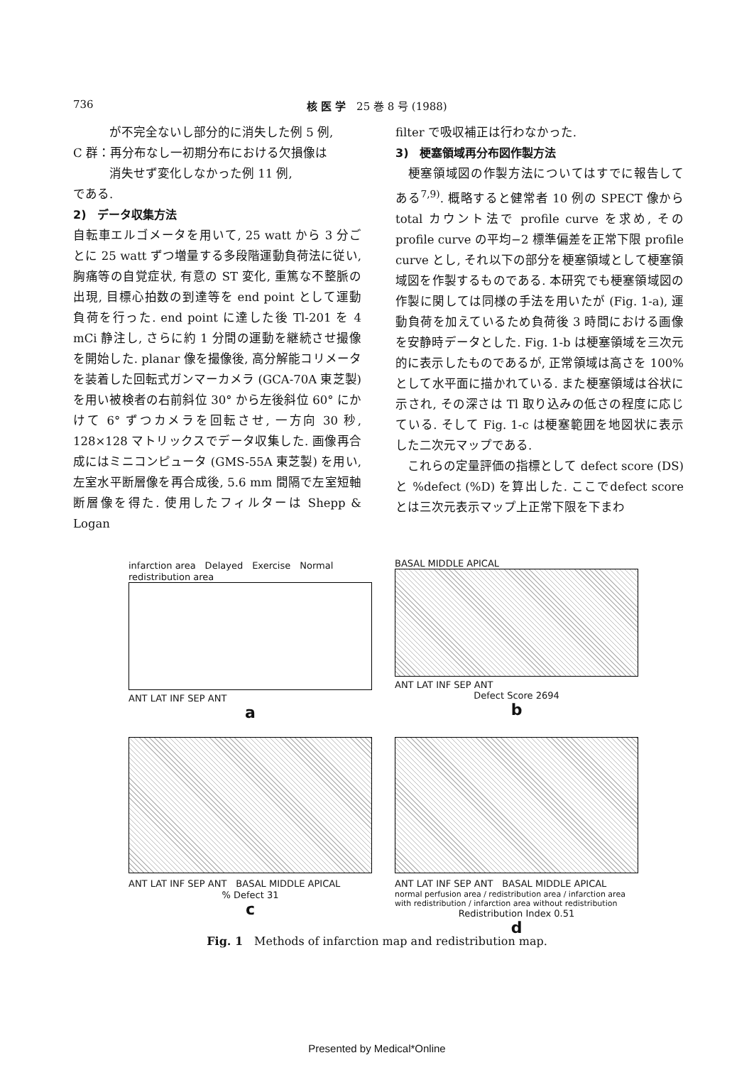736 核 医 学　25 巻 8 号 (1988)
　　　が不完全ないし部分的に消失した例 5 例,
C 群：再分布なし一初期分布における欠損像は
　　　消失せず変化しなかった例 11 例,
である.
2)　データ収集方法
自転車エルゴメータを用いて, 25 watt から 3 分ごとに 25 watt ずつ増量する多段階運動負荷法に従い, 胸痛等の自覚症状, 有意の ST 変化, 重篤な不整脈の出現, 目標心拍数の到達等を end point として運動負荷を行った. end point に達した後 Tl-201 を 4 mCi 静注し, さらに約 1 分間の運動を継続させ撮像を開始した. planar 像を撮像後, 高分解能コリメータを装着した回転式ガンマーカメラ (GCA-70A 東芝製) を用い被検者の右前斜位 30° から左後斜位 60° にかけて 6° ずつカメラを回転させ, 一方向 30 秒, 128×128 マトリックスでデータ収集した. 画像再合成にはミニコンピュータ (GMS-55A 東芝製) を用い, 左室水平断層像を再合成後, 5.6 mm 間隔で左室短軸断層像を得た. 使用したフィルターは Shepp & Logan
filter で吸収補正は行わなかった.
3)　梗塞領域再分布図作製方法
　梗塞領域図の作製方法についてはすでに報告してある<sup>7,9)</sup>. 概略すると健常者 10 例の SPECT 像から total カウント法で profile curve を求め, その profile curve の平均−2 標準偏差を正常下限 profile curve とし, それ以下の部分を梗塞領域として梗塞領域図を作製するものである. 本研究でも梗塞領域図の作製に関しては同様の手法を用いたが (Fig. 1-a), 運動負荷を加えているため負荷後 3 時間における画像を安静時データとした. Fig. 1-b は梗塞領域を三次元的に表示したものであるが, 正常領域は高さを 100% として水平面に描かれている. また梗塞領域は谷状に示され, その深さは Tl 取り込みの低さの程度に応じている. そして Fig. 1-c は梗塞範囲を地図状に表示した二次元マップである.
　これらの定量評価の指標として defect score (DS) と %defect (%D) を算出した. ここでdefect score とは三次元表示マップ上正常下限を下まわ
infarction area　Delayed　Exercise　Normal　redistribution area
ANT LAT INF SEP ANT
a
BASAL MIDDLE APICAL
ANT LAT INF SEP ANT
Defect Score 2694
b
ANT LAT INF SEP ANT　BASAL MIDDLE APICAL
% Defect 31
c
ANT LAT INF SEP ANT　BASAL MIDDLE APICAL
normal perfusion area / redistribution area / infarction area with redistribution / infarction area without redistribution
Redistribution Index 0.51
d
Fig. 1　Methods of infarction map and redistribution map.
Presented by Medical*Online